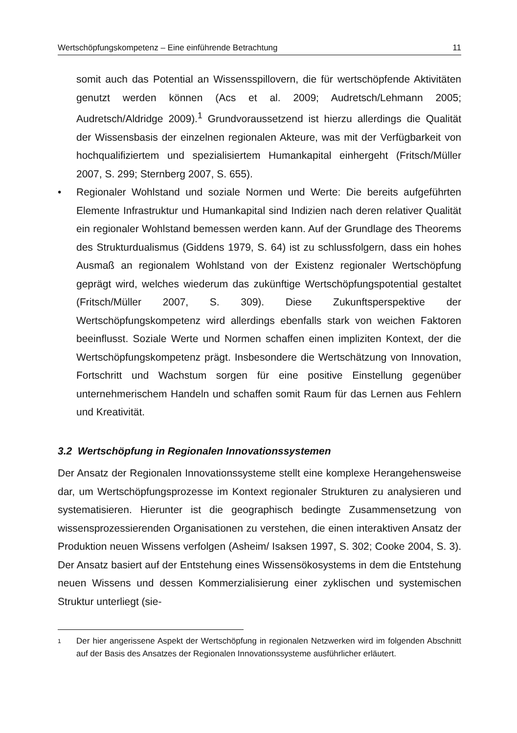Wertschöpfungskompetenz – Eine einführende Betrachtung 11
somit auch das Potential an Wissensspillovern, die für wertschöpfende Aktivitäten genutzt werden können (Acs et al. 2009; Audretsch/Lehmann 2005; Audretsch/Aldridge 2009).<sup>1</sup> Grundvoraussetzend ist hierzu allerdings die Qualität der Wissensbasis der einzelnen regionalen Akteure, was mit der Verfügbarkeit von hochqualifiziertem und spezialisiertem Humankapital einhergeht (Fritsch/Müller 2007, S. 299; Sternberg 2007, S. 655).
• Regionaler Wohlstand und soziale Normen und Werte: Die bereits aufgeführten Elemente Infrastruktur und Humankapital sind Indizien nach deren relativer Qualität ein regionaler Wohlstand bemessen werden kann. Auf der Grundlage des Theorems des Strukturdualismus (Giddens 1979, S. 64) ist zu schlussfolgern, dass ein hohes Ausmaß an regionalem Wohlstand von der Existenz regionaler Wertschöpfung geprägt wird, welches wiederum das zukünftige Wertschöpfungspotential gestaltet (Fritsch/Müller 2007, S. 309). Diese Zukunftsperspektive der Wertschöpfungskompetenz wird allerdings ebenfalls stark von weichen Faktoren beeinflusst. Soziale Werte und Normen schaffen einen impliziten Kontext, der die Wertschöpfungskompetenz prägt. Insbesondere die Wertschätzung von Innovation, Fortschritt und Wachstum sorgen für eine positive Einstellung gegenüber unternehmerischem Handeln und schaffen somit Raum für das Lernen aus Fehlern und Kreativität.
3.2 Wertschöpfung in Regionalen Innovationssystemen
Der Ansatz der Regionalen Innovationssysteme stellt eine komplexe Herangehensweise dar, um Wertschöpfungsprozesse im Kontext regionaler Strukturen zu analysieren und systematisieren. Hierunter ist die geographisch bedingte Zusammensetzung von wissensprozessierenden Organisationen zu verstehen, die einen interaktiven Ansatz der Produktion neuen Wissens verfolgen (Asheim/ Isaksen 1997, S. 302; Cooke 2004, S. 3). Der Ansatz basiert auf der Entstehung eines Wissensökosystems in dem die Entstehung neuen Wissens und dessen Kommerzialisierung einer zyklischen und systemischen Struktur unterliegt (sie-
1
Der hier angerissene Aspekt der Wertschöpfung in regionalen Netzwerken wird im folgenden Abschnitt auf der Basis des Ansatzes der Regionalen Innovationssysteme ausführlicher erläutert.